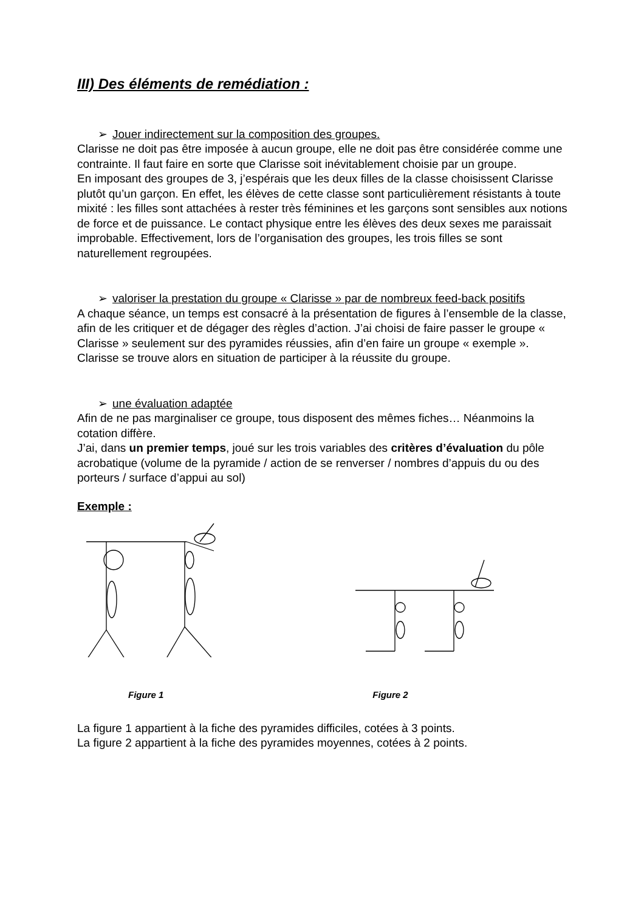III) Des éléments de remédiation :
➢ Jouer indirectement sur la composition des groupes.
Clarisse ne doit pas être imposée à aucun groupe, elle ne doit pas être considérée comme une contrainte. Il faut faire en sorte que Clarisse soit inévitablement choisie par un groupe.
En imposant des groupes de 3, j’espérais que les deux filles de la classe choisissent Clarisse plutôt qu’un garçon. En effet, les élèves de cette classe sont particulièrement résistants à toute mixité : les filles sont attachées à rester très féminines et les garçons sont sensibles aux notions de force et de puissance. Le contact physique entre les élèves des deux sexes me paraissait improbable. Effectivement, lors de l’organisation des groupes, les trois filles se sont naturellement regroupées.
➢ valoriser la prestation du groupe « Clarisse » par de nombreux feed-back positifs
A chaque séance, un temps est consacré à la présentation de figures à l’ensemble de la classe, afin de les critiquer et de dégager des règles d’action. J’ai choisi de faire passer le groupe « Clarisse » seulement sur des pyramides réussies, afin d’en faire un groupe « exemple ».
Clarisse se trouve alors en situation de participer à la réussite du groupe.
➢ une évaluation adaptée
Afin de ne pas marginaliser ce groupe, tous disposent des mêmes fiches… Néanmoins la cotation diffère.
J’ai, dans un premier temps, joué sur les trois variables des critères d’évaluation du pôle acrobatique (volume de la pyramide / action de se renverser / nombres d’appuis du ou des porteurs / surface d’appui au sol)
Exemple :
Figure 1 Figure 2
La figure 1 appartient à la fiche des pyramides difficiles, cotées à 3 points.
La figure 2 appartient à la fiche des pyramides moyennes, cotées à 2 points.